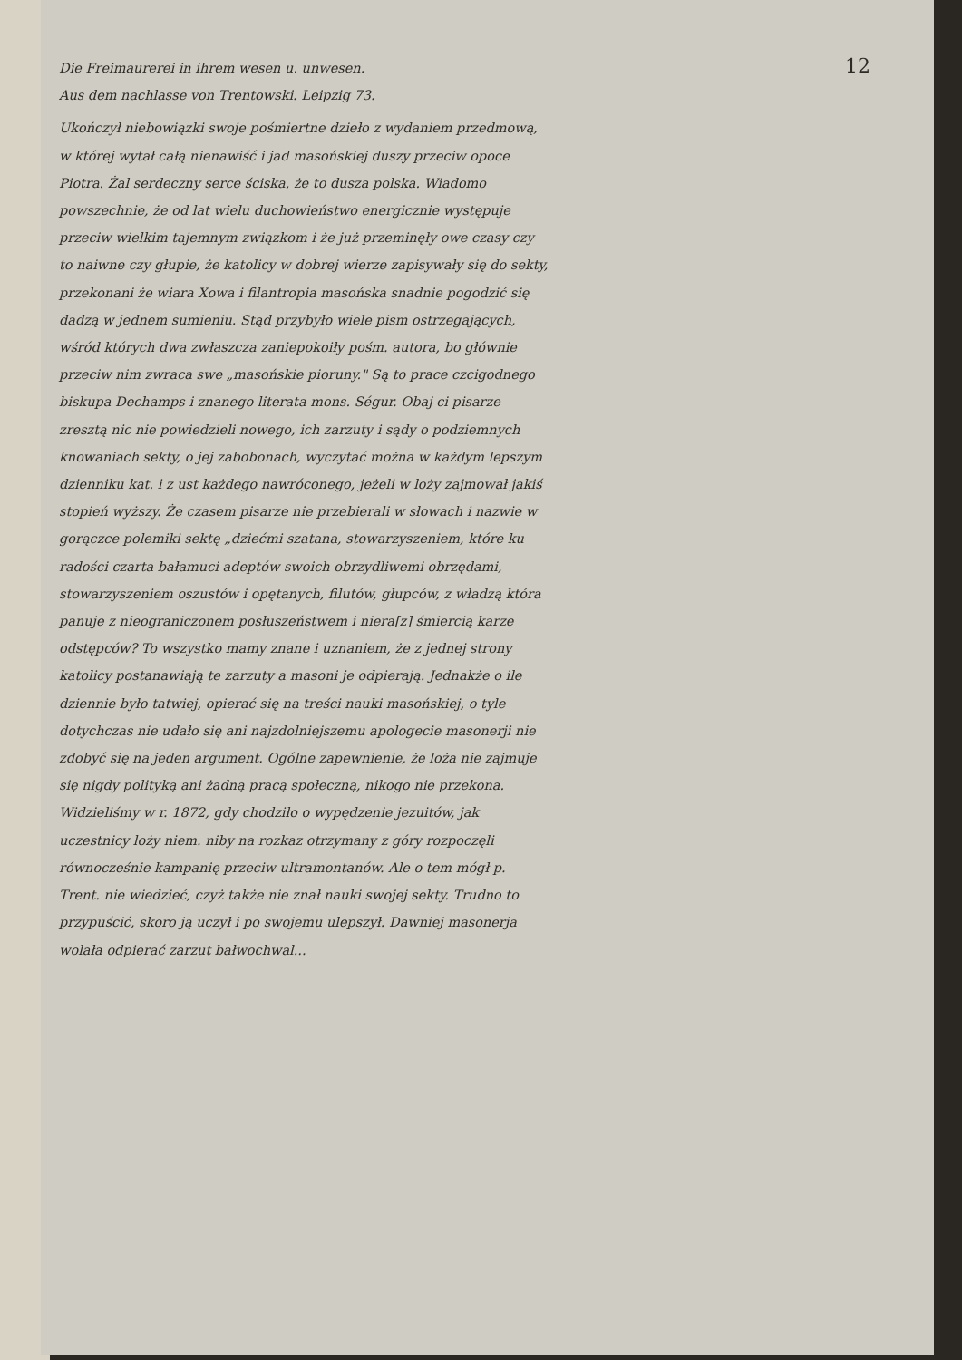12
Die Freimaurerei in ihrem wesen u. unwesen.
Aus dem nachlasse von Trentowski. Leipzig 73.
Ukończył niebowiązki swoje pośmiertne dzieło z wydaniem przedmową, w której wytał całą nienawiść i jad masońskiej duszy przeciw opoce Piotra. Żal serdeczny serce ściska, że to dusza polska. Wiadomo powszechnie, że od lat wielu duchowieństwo energicznie występuje przeciw wielkim tajemnym związkom i że już przeminęły owe czasy czy to naiwne czy głupie, że katolicy w dobrej wierze zapisywały się do sekty, przekonani że wiara Xowa i filantropia masońska snadnie pogodzić się dadzą w jednem sumieniu. Stąd przybyło wiele pism ostrzegających, wśród których dwa zwłaszcza zaniepokoiły pośm. autora, bo głównie przeciw nim zwraca swe „masońskie pioruny." Są to prace czcigodnego biskupa Dechamps i znanego literata mons. Ségur. Obaj ci pisarze zresztą nic nie powiedzieli nowego, ich zarzuty i sądy o podziemnych knowaniach sekty, o jej zabobonach, wyczytać można w każdym lepszym dzienniku kat. i z ust każdego nawróconego, jeżeli w loży zajmował jakiś stopień wyższy. Że czasem pisarze nie przebierali w słowach i nazwie w gorączce polemiki sektę „dziećmi szatana, stowarzyszeniem, które ku radości czarta bałamuci adeptów swoich obrzydliwemi obrzędami, stowarzyszeniem oszustów i opętanych, filutów, głupców, z władzą która panuje z nieograniczonem posłuszeństwem i niera[z] śmiercią karze odstępców? To wszystko mamy znane i uznaniem, że z jednej strony katolicy postanawiają te zarzuty a masoni je odpierają. Jednakże o ile dziennie było tatwiej, opierać się na treści nauki masońskiej, o tyle dotychczas nie udało się ani najzdolniejszemu apologecie masonerji nie zdobyć się na jeden argument. Ogólne zapewnienie, że loża nie zajmuje się nigdy polityką ani żadną pracą społeczną, nikogo nie przekona. Widzieliśmy w r. 1872, gdy chodziło o wypędzenie jezuitów, jak uczestnicy loży niem. niby na rozkaz otrzymany z góry rozpoczęli równocześnie kampanię przeciw ultramontanów. Ale o tem mógł p. Trent. nie wiedzieć, czyż także nie znał nauki swojej sekty. Trudno to przypuścić, skoro ją uczył i po swojemu ulepszył. Dawniej masonerja wolała odpierać zarzut bałwochwal...